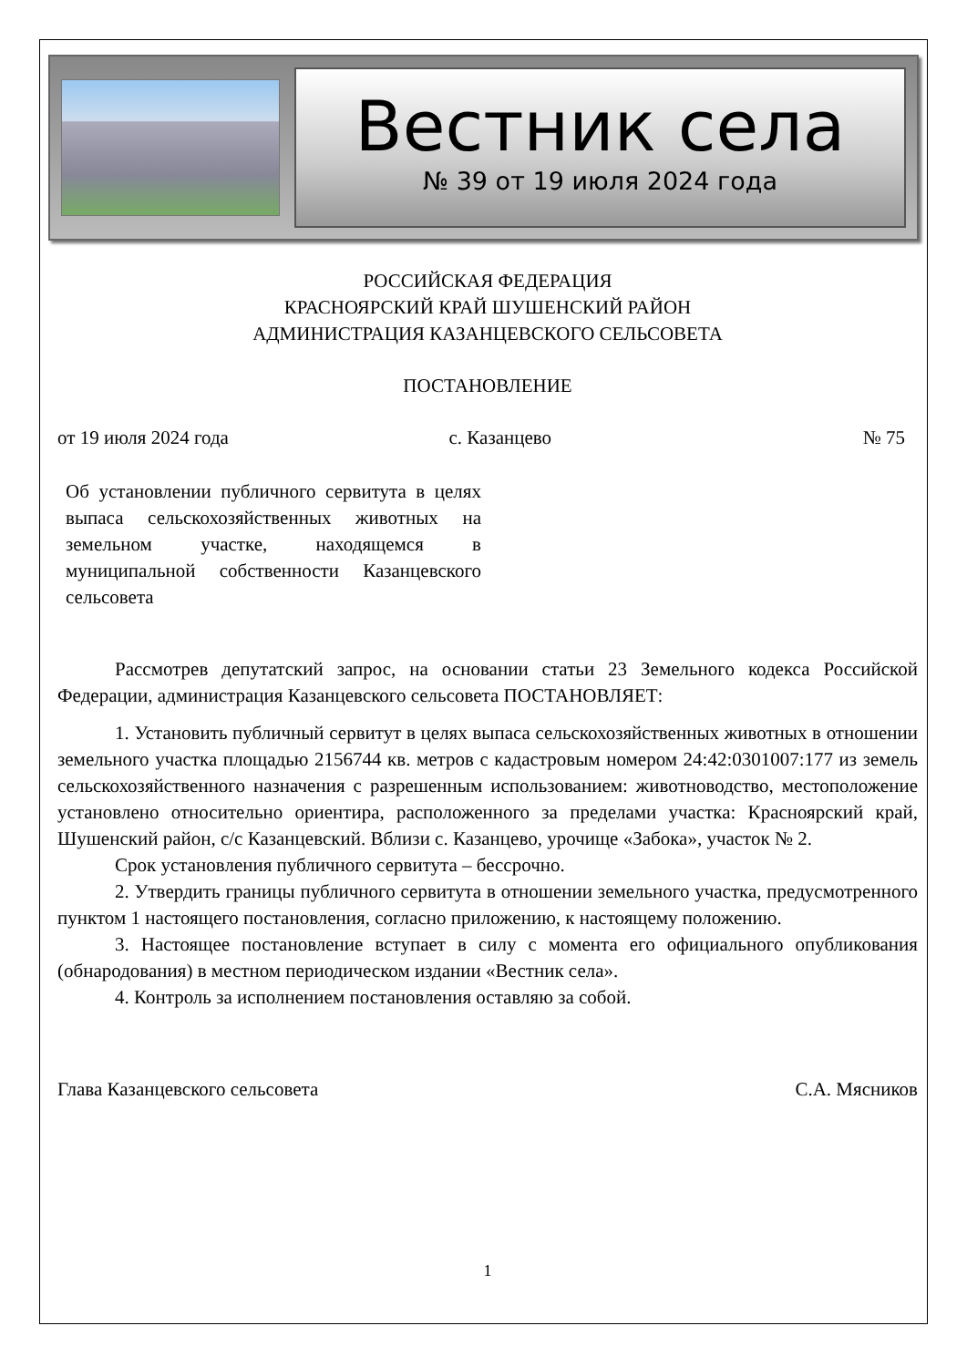Вестник села
№ 39 от 19 июля 2024 года
РОССИЙСКАЯ ФЕДЕРАЦИЯ
КРАСНОЯРСКИЙ КРАЙ ШУШЕНСКИЙ РАЙОН
АДМИНИСТРАЦИЯ КАЗАНЦЕВСКОГО СЕЛЬСОВЕТА
ПОСТАНОВЛЕНИЕ
от 19 июля 2024 года с. Казанцево № 75
Об установлении публичного сервитута в целях выпаса сельскохозяйственных животных на земельном участке, находящемся в муниципальной собственности Казанцевского сельсовета
Рассмотрев депутатский запрос, на основании статьи 23 Земельного кодекса Российской Федерации, администрация Казанцевского сельсовета ПОСТАНОВЛЯЕТ:
1. Установить публичный сервитут в целях выпаса сельскохозяйственных животных в отношении земельного участка площадью 2156744 кв. метров с кадастровым номером 24:42:0301007:177 из земель сельскохозяйственного назначения с разрешенным использованием: животноводство, местоположение установлено относительно ориентира, расположенного за пределами участка: Красноярский край, Шушенский район, с/с Казанцевский. Вблизи с. Казанцево, урочище «Забока», участок № 2.
Срок установления публичного сервитута – бессрочно.
2. Утвердить границы публичного сервитута в отношении земельного участка, предусмотренного пунктом 1 настоящего постановления, согласно приложению, к настоящему положению.
3. Настоящее постановление вступает в силу с момента его официального опубликования (обнародования) в местном периодическом издании «Вестник села».
4. Контроль за исполнением постановления оставляю за собой.
Глава Казанцевского сельсовета С.А. Мясников
1